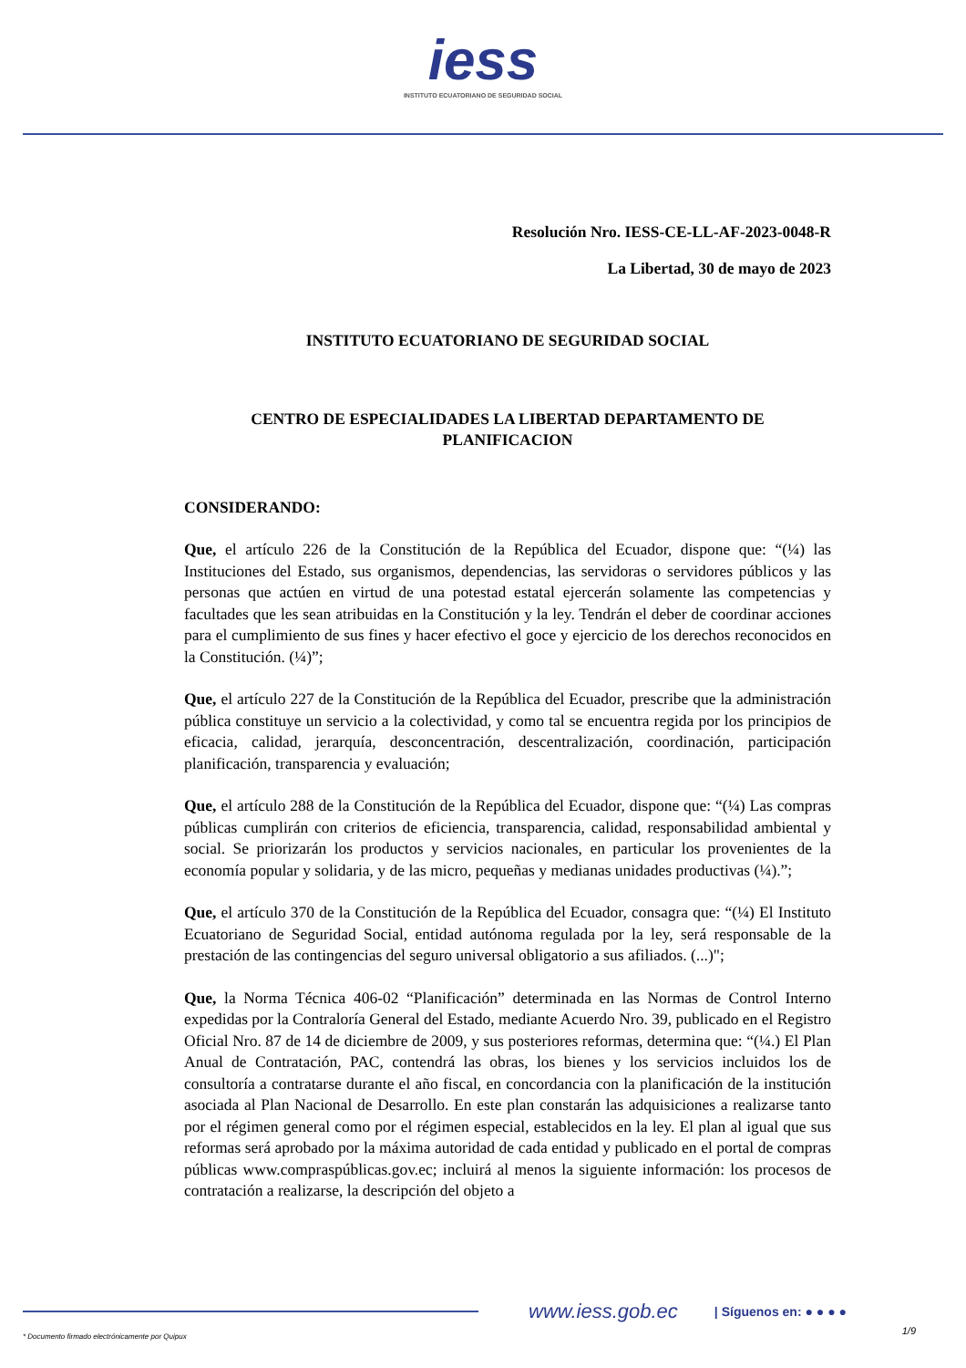iess INSTITUTO ECUATORIANO DE SEGURIDAD SOCIAL
Resolución Nro. IESS-CE-LL-AF-2023-0048-R
La Libertad, 30 de mayo de 2023
INSTITUTO ECUATORIANO DE SEGURIDAD SOCIAL
CENTRO DE ESPECIALIDADES LA LIBERTAD DEPARTAMENTO DE PLANIFICACION
CONSIDERANDO:
Que, el artículo 226 de la Constitución de la República del Ecuador, dispone que: “(¼) las Instituciones del Estado, sus organismos, dependencias, las servidoras o servidores públicos y las personas que actúen en virtud de una potestad estatal ejercerán solamente las competencias y facultades que les sean atribuidas en la Constitución y la ley. Tendrán el deber de coordinar acciones para el cumplimiento de sus fines y hacer efectivo el goce y ejercicio de los derechos reconocidos en la Constitución. (¼)”;
Que, el artículo 227 de la Constitución de la República del Ecuador, prescribe que la administración pública constituye un servicio a la colectividad, y como tal se encuentra regida por los principios de eficacia, calidad, jerarquía, desconcentración, descentralización, coordinación, participación planificación, transparencia y evaluación;
Que, el artículo 288 de la Constitución de la República del Ecuador, dispone que: “(¼) Las compras públicas cumplirán con criterios de eficiencia, transparencia, calidad, responsabilidad ambiental y social. Se priorizarán los productos y servicios nacionales, en particular los provenientes de la economía popular y solidaria, y de las micro, pequeñas y medianas unidades productivas (¼).”;
Que, el artículo 370 de la Constitución de la República del Ecuador, consagra que: “(¼) El Instituto Ecuatoriano de Seguridad Social, entidad autónoma regulada por la ley, será responsable de la prestación de las contingencias del seguro universal obligatorio a sus afiliados. (...)";
Que, la Norma Técnica 406-02 “Planificación” determinada en las Normas de Control Interno expedidas por la Contraloría General del Estado, mediante Acuerdo Nro. 39, publicado en el Registro Oficial Nro. 87 de 14 de diciembre de 2009, y sus posteriores reformas, determina que: “(¼.) El Plan Anual de Contratación, PAC, contendrá las obras, los bienes y los servicios incluidos los de consultoría a contratarse durante el año fiscal, en concordancia con la planificación de la institución asociada al Plan Nacional de Desarrollo. En este plan constarán las adquisiciones a realizarse tanto por el régimen general como por el régimen especial, establecidos en la ley. El plan al igual que sus reformas será aprobado por la máxima autoridad de cada entidad y publicado en el portal de compras públicas www.compraspúblicas.gov.ec; incluirá al menos la siguiente información: los procesos de contratación a realizarse, la descripción del objeto a
www.iess.gob.ec | Síguenos en: ● ● ● ●
* Documento firmado electrónicamente por Quipux
1/9